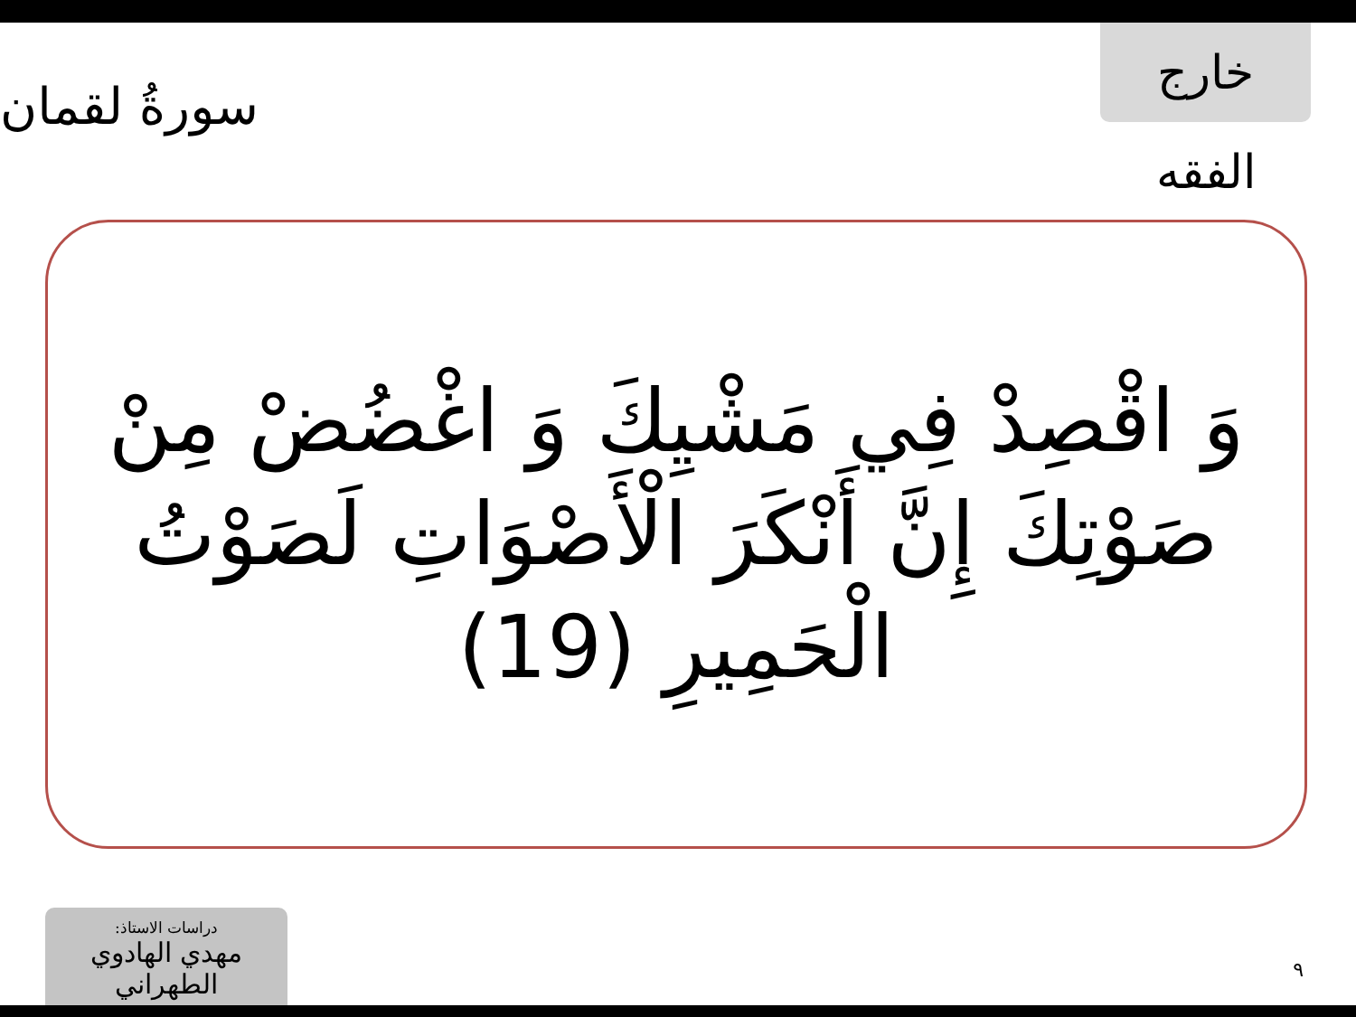خارج الفقه
سورةُ لقمان
وَ اقْصِدْ فِي مَشْيِكَ وَ اغْضُضْ مِنْ صَوْتِكَ إِنَّ أَنْكَرَ الْأَصْوَاتِ لَصَوْتُ الْحَمِيرِ (19)
دراسات الاستاذ:
مهدي الهادوي الطهراني
٩